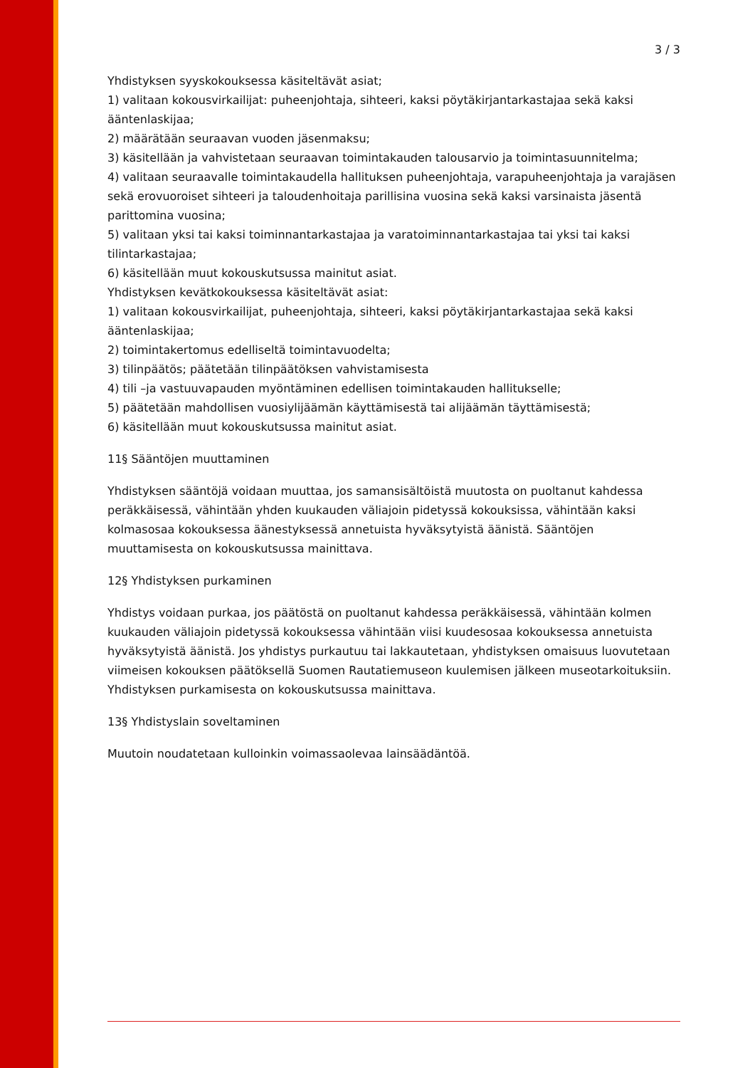3 / 3
Yhdistyksen syyskokouksessa käsiteltävät asiat;
1) valitaan kokousvirkailijat: puheenjohtaja, sihteeri, kaksi pöytäkirjantarkastajaa sekä kaksi ääntenlaskijaa;
2) määrätään seuraavan vuoden jäsenmaksu;
3) käsitellään ja vahvistetaan seuraavan toimintakauden talousarvio ja toimintasuunnitelma;
4) valitaan seuraavalle toimintakaudella hallituksen puheenjohtaja, varapuheenjohtaja ja varajäsen sekä erovuoroiset sihteeri ja taloudenhoitaja parillisina vuosina sekä kaksi varsinaista jäsentä parittomina vuosina;
5) valitaan yksi tai kaksi toiminnantarkastajaa ja varatoiminnantarkastajaa tai yksi tai kaksi tilintarkastajaa;
6) käsitellään muut kokouskutsussa mainitut asiat.
Yhdistyksen kevätkokouksessa käsiteltävät asiat:
1) valitaan kokousvirkailijat, puheenjohtaja, sihteeri, kaksi pöytäkirjantarkastajaa sekä kaksi ääntenlaskijaa;
2) toimintakertomus edelliseltä toimintavuodelta;
3) tilinpäätös; päätetään tilinpäätöksen vahvistamisesta
4) tili –ja vastuuvapauden myöntäminen edellisen toimintakauden hallitukselle;
5) päätetään mahdollisen vuosiylijäämän käyttämisestä tai alijäämän täyttämisestä;
6) käsitellään muut kokouskutsussa mainitut asiat.
11§ Sääntöjen muuttaminen
Yhdistyksen sääntöjä voidaan muuttaa, jos samansisältöistä muutosta on puoltanut kahdessa peräkkäisessä, vähintään yhden kuukauden väliajoin pidetyssä kokouksissa, vähintään kaksi kolmasosaa kokouksessa äänestyksessä annetuista hyväksytyistä äänistä. Sääntöjen muuttamisesta on kokouskutsussa mainittava.
12§ Yhdistyksen purkaminen
Yhdistys voidaan purkaa, jos päätöstä on puoltanut kahdessa peräkkäisessä, vähintään kolmen kuukauden väliajoin pidetyssä kokouksessa vähintään viisi kuudesosaa kokouksessa annetuista hyväksytyistä äänistä. Jos yhdistys purkautuu tai lakkautetaan, yhdistyksen omaisuus luovutetaan viimeisen kokouksen päätöksellä Suomen Rautatiemuseon kuulemisen jälkeen museotarkoituksiin. Yhdistyksen purkamisesta on kokouskutsussa mainittava.
13§ Yhdistyslain soveltaminen
Muutoin noudatetaan kulloinkin voimassaolevaa lainsäädäntöä.